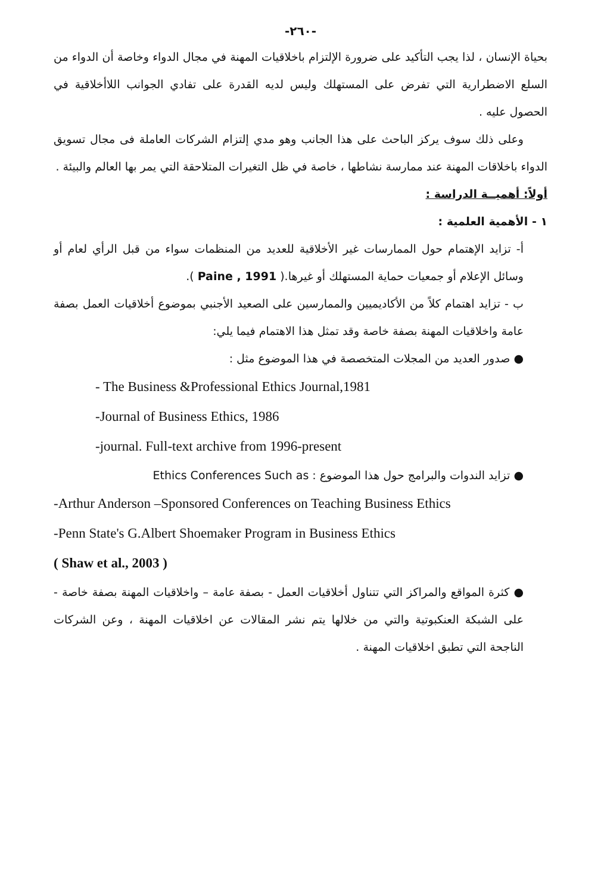-٢٦٠-
بحياة الإنسان ، لذا يجب التأكيد على ضرورة الإلتزام باخلاقيات المهنة في مجال الدواء وخاصة أن الدواء من السلع الاضطرارية التي تفرض على المستهلك وليس لديه القدرة على تفادي الجوانب اللاأخلاقية في الحصول عليه .
وعلى ذلك سوف يركز الباحث على هذا الجانب وهو مدي إلتزام الشركات العاملة فى مجال تسويق الدواء باخلاقات المهنة عند ممارسة نشاطها ، خاصة في ظل التغيرات المتلاحقة التي يمر بها العالم والبيئة .
أولاً: أهميــة الدراسة :
١ - الأهمية العلمية :
أ- تزايد الإهتمام حول الممارسات غير الأخلاقية للعديد من المنظمات سواء من قبل الرأي لعام أو وسائل الإعلام أو جمعيات حماية المستهلك أو غيرها.( Paine , 1991 ).
ب - تزايد اهتمام كلاً من الأكاديميين والممارسين على الصعيد الأجنبي بموضوع أخلاقيات العمل بصفة عامة واخلاقيات المهنة بصفة خاصة وقد تمثل هذا الاهتمام فيما يلي:
● صدور العديد من المجلات المتخصصة في هذا الموضوع مثل :
- The Business &Professional Ethics Journal,1981
-Journal of Business Ethics, 1986
-journal. Full-text archive from 1996-present
● تزايد الندوات والبرامج حول هذا الموضوع : Ethics Conferences Such as
-Arthur Anderson –Sponsored Conferences on Teaching Business Ethics
-Penn State's G.Albert Shoemaker Program in Business Ethics
( Shaw et al., 2003 )
● كثرة المواقع والمراكز التي تتناول أخلاقيات العمل - بصفة عامة – واخلاقيات المهنة بصفة خاصة - على الشبكة العنكبوتية والتي من خلالها يتم نشر المقالات عن اخلاقيات المهنة ، وعن الشركات الناجحة التي تطبق اخلاقيات المهنة .